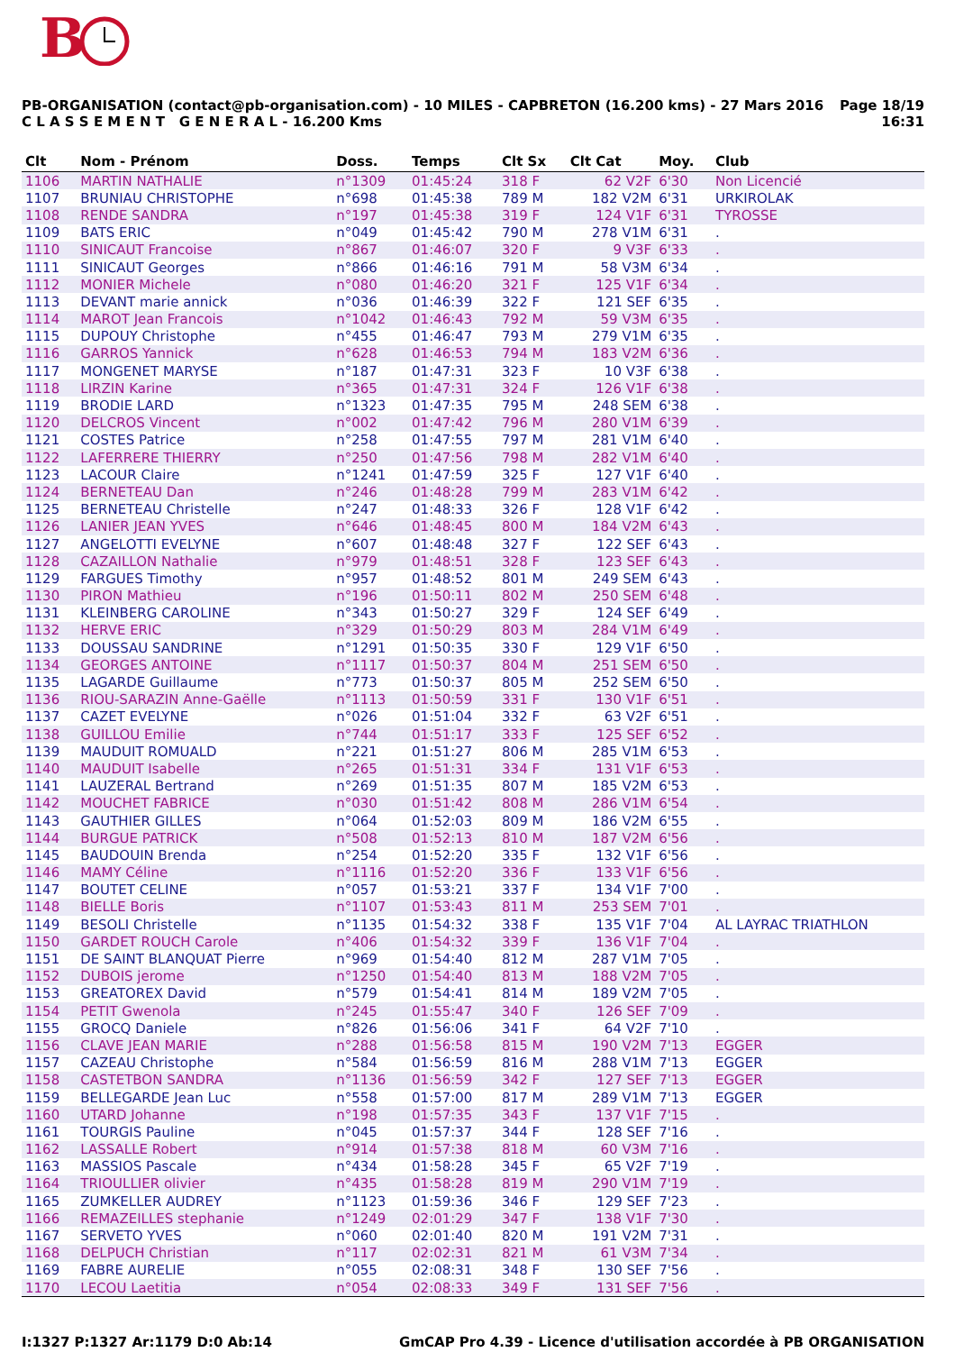B
PB-ORGANISATION (contact@pb-organisation.com) - 10 MILES - CAPBRETON (16.200 kms) - 27 Mars 2016
C L A S S E M E N T G E N E R A L - 16.200 Kms
Page 18/19
16:31
| Clt | Nom - Prénom | Doss. | Temps | Clt Sx | Clt Cat | Moy. | Club |
| --- | --- | --- | --- | --- | --- | --- | --- |
| 1106 | MARTIN NATHALIE | n°1309 | 01:45:24 | 318 F | 62 V2F | 6'30 | Non Licencié |
| 1107 | BRUNIAU CHRISTOPHE | n°698 | 01:45:38 | 789 M | 182 V2M | 6'31 | URKIROLAK |
| 1108 | RENDE SANDRA | n°197 | 01:45:38 | 319 F | 124 V1F | 6'31 | TYROSSE |
| 1109 | BATS ERIC | n°049 | 01:45:42 | 790 M | 278 V1M | 6'31 | . |
| 1110 | SINICAUT Francoise | n°867 | 01:46:07 | 320 F | 9 V3F | 6'33 | . |
| 1111 | SINICAUT Georges | n°866 | 01:46:16 | 791 M | 58 V3M | 6'34 | . |
| 1112 | MONIER Michele | n°080 | 01:46:20 | 321 F | 125 V1F | 6'34 | . |
| 1113 | DEVANT marie annick | n°036 | 01:46:39 | 322 F | 121 SEF | 6'35 | . |
| 1114 | MAROT Jean Francois | n°1042 | 01:46:43 | 792 M | 59 V3M | 6'35 | . |
| 1115 | DUPOUY Christophe | n°455 | 01:46:47 | 793 M | 279 V1M | 6'35 | . |
| 1116 | GARROS Yannick | n°628 | 01:46:53 | 794 M | 183 V2M | 6'36 | . |
| 1117 | MONGENET MARYSE | n°187 | 01:47:31 | 323 F | 10 V3F | 6'38 | . |
| 1118 | LIRZIN Karine | n°365 | 01:47:31 | 324 F | 126 V1F | 6'38 | . |
| 1119 | BRODIE LARD | n°1323 | 01:47:35 | 795 M | 248 SEM | 6'38 | . |
| 1120 | DELCROS Vincent | n°002 | 01:47:42 | 796 M | 280 V1M | 6'39 | . |
| 1121 | COSTES Patrice | n°258 | 01:47:55 | 797 M | 281 V1M | 6'40 | . |
| 1122 | LAFERRERE THIERRY | n°250 | 01:47:56 | 798 M | 282 V1M | 6'40 | . |
| 1123 | LACOUR Claire | n°1241 | 01:47:59 | 325 F | 127 V1F | 6'40 | . |
| 1124 | BERNETEAU Dan | n°246 | 01:48:28 | 799 M | 283 V1M | 6'42 | . |
| 1125 | BERNETEAU Christelle | n°247 | 01:48:33 | 326 F | 128 V1F | 6'42 | . |
| 1126 | LANIER JEAN YVES | n°646 | 01:48:45 | 800 M | 184 V2M | 6'43 | . |
| 1127 | ANGELOTTI EVELYNE | n°607 | 01:48:48 | 327 F | 122 SEF | 6'43 | . |
| 1128 | CAZAILLON Nathalie | n°979 | 01:48:51 | 328 F | 123 SEF | 6'43 | . |
| 1129 | FARGUES Timothy | n°957 | 01:48:52 | 801 M | 249 SEM | 6'43 | . |
| 1130 | PIRON Mathieu | n°196 | 01:50:11 | 802 M | 250 SEM | 6'48 | . |
| 1131 | KLEINBERG CAROLINE | n°343 | 01:50:27 | 329 F | 124 SEF | 6'49 | . |
| 1132 | HERVE ERIC | n°329 | 01:50:29 | 803 M | 284 V1M | 6'49 | . |
| 1133 | DOUSSAU SANDRINE | n°1291 | 01:50:35 | 330 F | 129 V1F | 6'50 | . |
| 1134 | GEORGES ANTOINE | n°1117 | 01:50:37 | 804 M | 251 SEM | 6'50 | . |
| 1135 | LAGARDE Guillaume | n°773 | 01:50:37 | 805 M | 252 SEM | 6'50 | . |
| 1136 | RIOU-SARAZIN Anne-Gaëlle | n°1113 | 01:50:59 | 331 F | 130 V1F | 6'51 | . |
| 1137 | CAZET EVELYNE | n°026 | 01:51:04 | 332 F | 63 V2F | 6'51 | . |
| 1138 | GUILLOU Emilie | n°744 | 01:51:17 | 333 F | 125 SEF | 6'52 | . |
| 1139 | MAUDUIT ROMUALD | n°221 | 01:51:27 | 806 M | 285 V1M | 6'53 | . |
| 1140 | MAUDUIT Isabelle | n°265 | 01:51:31 | 334 F | 131 V1F | 6'53 | . |
| 1141 | LAUZERAL Bertrand | n°269 | 01:51:35 | 807 M | 185 V2M | 6'53 | . |
| 1142 | MOUCHET FABRICE | n°030 | 01:51:42 | 808 M | 286 V1M | 6'54 | . |
| 1143 | GAUTHIER GILLES | n°064 | 01:52:03 | 809 M | 186 V2M | 6'55 | . |
| 1144 | BURGUE PATRICK | n°508 | 01:52:13 | 810 M | 187 V2M | 6'56 | . |
| 1145 | BAUDOUIN Brenda | n°254 | 01:52:20 | 335 F | 132 V1F | 6'56 | . |
| 1146 | MAMY Céline | n°1116 | 01:52:20 | 336 F | 133 V1F | 6'56 | . |
| 1147 | BOUTET CELINE | n°057 | 01:53:21 | 337 F | 134 V1F | 7'00 | . |
| 1148 | BIELLE Boris | n°1107 | 01:53:43 | 811 M | 253 SEM | 7'01 | . |
| 1149 | BESOLI Christelle | n°1135 | 01:54:32 | 338 F | 135 V1F | 7'04 | AL LAYRAC TRIATHLON |
| 1150 | GARDET ROUCH Carole | n°406 | 01:54:32 | 339 F | 136 V1F | 7'04 | . |
| 1151 | DE SAINT BLANQUAT Pierre | n°969 | 01:54:40 | 812 M | 287 V1M | 7'05 | . |
| 1152 | DUBOIS jerome | n°1250 | 01:54:40 | 813 M | 188 V2M | 7'05 | . |
| 1153 | GREATOREX David | n°579 | 01:54:41 | 814 M | 189 V2M | 7'05 | . |
| 1154 | PETIT Gwenola | n°245 | 01:55:47 | 340 F | 126 SEF | 7'09 | . |
| 1155 | GROCQ Daniele | n°826 | 01:56:06 | 341 F | 64 V2F | 7'10 | . |
| 1156 | CLAVE JEAN MARIE | n°288 | 01:56:58 | 815 M | 190 V2M | 7'13 | EGGER |
| 1157 | CAZEAU Christophe | n°584 | 01:56:59 | 816 M | 288 V1M | 7'13 | EGGER |
| 1158 | CASTETBON SANDRA | n°1136 | 01:56:59 | 342 F | 127 SEF | 7'13 | EGGER |
| 1159 | BELLEGARDE Jean Luc | n°558 | 01:57:00 | 817 M | 289 V1M | 7'13 | EGGER |
| 1160 | UTARD Johanne | n°198 | 01:57:35 | 343 F | 137 V1F | 7'15 | . |
| 1161 | TOURGIS Pauline | n°045 | 01:57:37 | 344 F | 128 SEF | 7'16 | . |
| 1162 | LASSALLE Robert | n°914 | 01:57:38 | 818 M | 60 V3M | 7'16 | . |
| 1163 | MASSIOS Pascale | n°434 | 01:58:28 | 345 F | 65 V2F | 7'19 | . |
| 1164 | TRIOULLIER olivier | n°435 | 01:58:28 | 819 M | 290 V1M | 7'19 | . |
| 1165 | ZUMKELLER AUDREY | n°1123 | 01:59:36 | 346 F | 129 SEF | 7'23 | . |
| 1166 | REMAZEILLES stephanie | n°1249 | 02:01:29 | 347 F | 138 V1F | 7'30 | . |
| 1167 | SERVETO YVES | n°060 | 02:01:40 | 820 M | 191 V2M | 7'31 | . |
| 1168 | DELPUCH Christian | n°117 | 02:02:31 | 821 M | 61 V3M | 7'34 | . |
| 1169 | FABRE AURELIE | n°055 | 02:08:31 | 348 F | 130 SEF | 7'56 | . |
| 1170 | LECOU Laetitia | n°054 | 02:08:33 | 349 F | 131 SEF | 7'56 | . |
I:1327 P:1327 Ar:1179 D:0 Ab:14
GmCAP Pro 4.39 - Licence d'utilisation accordée à PB ORGANISATION